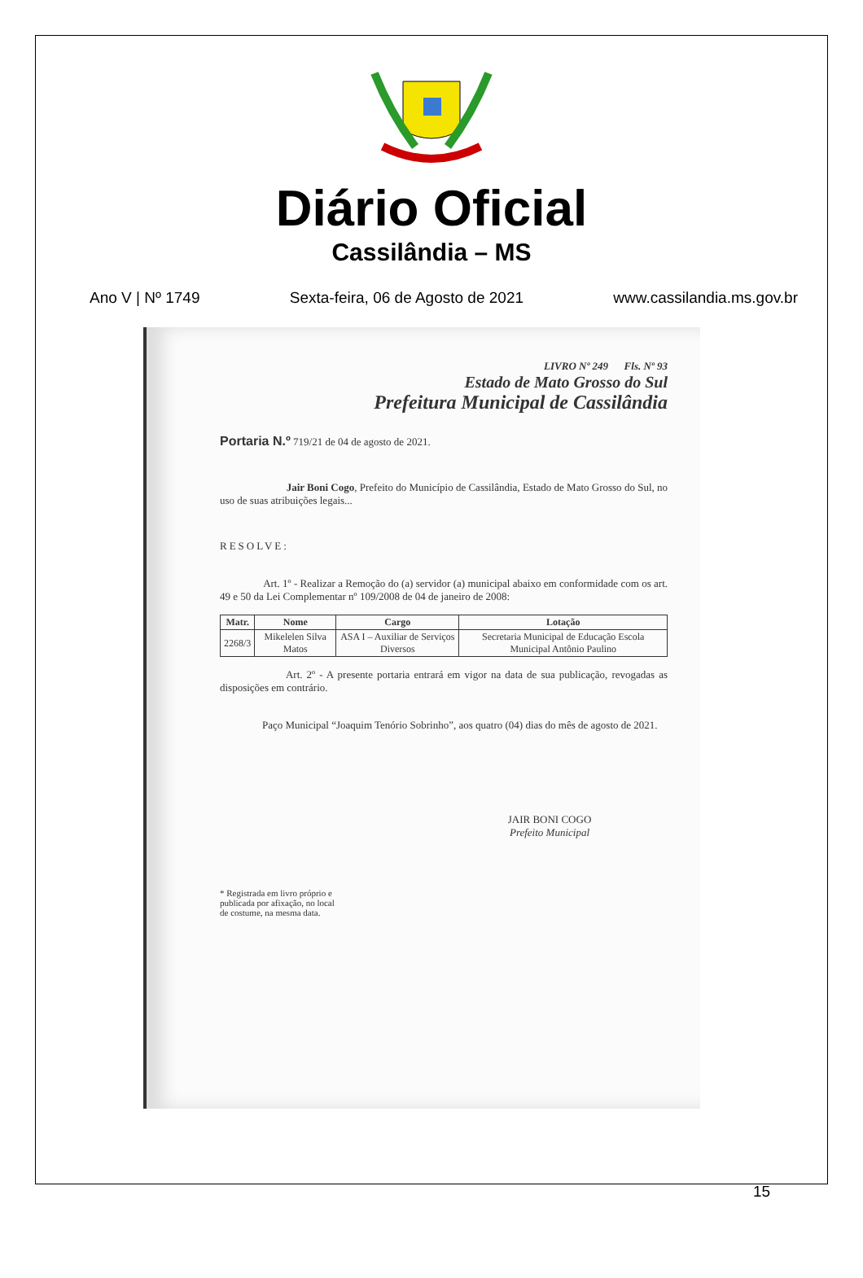Diário Oficial
Cassilândia – MS
Ano V | Nº 1749 Sexta-feira, 06 de Agosto de 2021 www.cassilandia.ms.gov.br
LIVRO Nº 249 Fls. Nº 93
Estado de Mato Grosso do Sul
Prefeitura Municipal de Cassilândia
Portaria N.º 719/21 de 04 de agosto de 2021.
Jair Boni Cogo, Prefeito do Município de Cassilândia, Estado de Mato Grosso do Sul, no uso de suas atribuições legais...
RESOLVE:
Art. 1º - Realizar a Remoção do (a) servidor (a) municipal abaixo em conformidade com os art. 49 e 50 da Lei Complementar nº 109/2008 de 04 de janeiro de 2008:
| Matr. | Nome | Cargo | Lotação |
| --- | --- | --- | --- |
| 2268/3 | Mikelelen Silva Matos | ASA I – Auxiliar de Serviços Diversos | Secretaria Municipal de Educação Escola Municipal Antônio Paulino |
Art. 2º - A presente portaria entrará em vigor na data de sua publicação, revogadas as disposições em contrário.
Paço Municipal “Joaquim Tenório Sobrinho”, aos quatro (04) dias do mês de agosto de 2021.
JAIR BONI COGO
Prefeito Municipal
* Registrada em livro próprio e
publicada por afixação, no local
de costume, na mesma data.
15